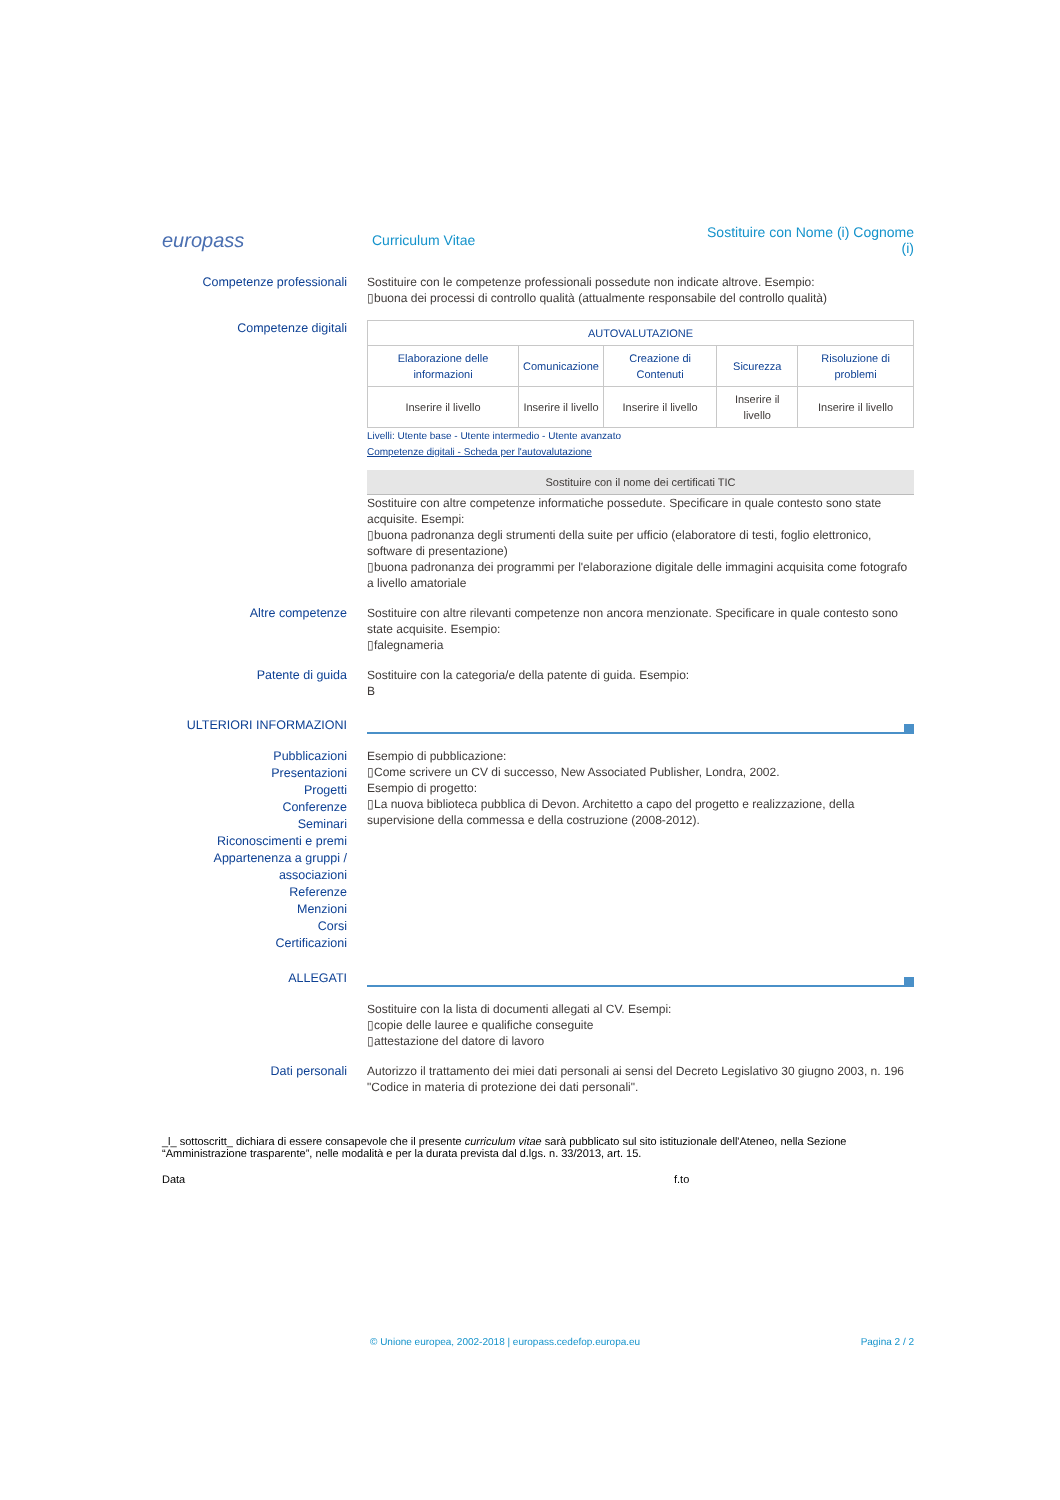europass
Curriculum Vitae
Sostituire con Nome (i) Cognome (i)
Competenze professionali
Sostituire con le competenze professionali possedute non indicate altrove. Esempio:
▯buona dei processi di controllo qualità (attualmente responsabile del controllo qualità)
Competenze digitali
| AUTOVALUTAZIONE | | | | |
| --- | --- | --- | --- | --- |
| Elaborazione delle informazioni | Comunicazione | Creazione di Contenuti | Sicurezza | Risoluzione di problemi |
| Inserire il livello | Inserire il livello | Inserire il livello | Inserire il livello | Inserire il livello |
Livelli: Utente base - Utente intermedio - Utente avanzato
Competenze digitali - Scheda per l'autovalutazione
Sostituire con il nome dei certificati TIC
Sostituire con altre competenze informatiche possedute. Specificare in quale contesto sono state acquisite. Esempi:
▯buona padronanza degli strumenti della suite per ufficio (elaboratore di testi, foglio elettronico, software di presentazione)
▯buona padronanza dei programmi per l'elaborazione digitale delle immagini acquisita come fotografo a livello amatoriale
Altre competenze
Sostituire con altre rilevanti competenze non ancora menzionate. Specificare in quale contesto sono state acquisite. Esempio:
▯falegnameria
Patente di guida
Sostituire con la categoria/e della patente di guida. Esempio:
B
ULTERIORI INFORMAZIONI
Pubblicazioni
Presentazioni
Progetti
Conferenze
Seminari
Riconoscimenti e premi
Appartenenza a gruppi / associazioni
Referenze
Menzioni
Corsi
Certificazioni
Esempio di pubblicazione:
▯Come scrivere un CV di successo, New Associated Publisher, Londra, 2002.
Esempio di progetto:
▯La nuova biblioteca pubblica di Devon. Architetto a capo del progetto e realizzazione, della supervisione della commessa e della costruzione (2008-2012).
ALLEGATI
Sostituire con la lista di documenti allegati al CV. Esempi:
▯copie delle lauree e qualifiche conseguite
▯attestazione del datore di lavoro
Dati personali
Autorizzo il trattamento dei miei dati personali ai sensi del Decreto Legislativo 30 giugno 2003, n. 196 "Codice in materia di protezione dei dati personali".
_l_ sottoscritt_ dichiara di essere consapevole che il presente curriculum vitae sarà pubblicato sul sito istituzionale dell'Ateneo, nella Sezione “Amministrazione trasparente”, nelle modalità e per la durata prevista dal d.lgs. n. 33/2013, art. 15.
Data f.to
© Unione europea, 2002-2018 | europass.cedefop.europa.eu Pagina 2 / 2